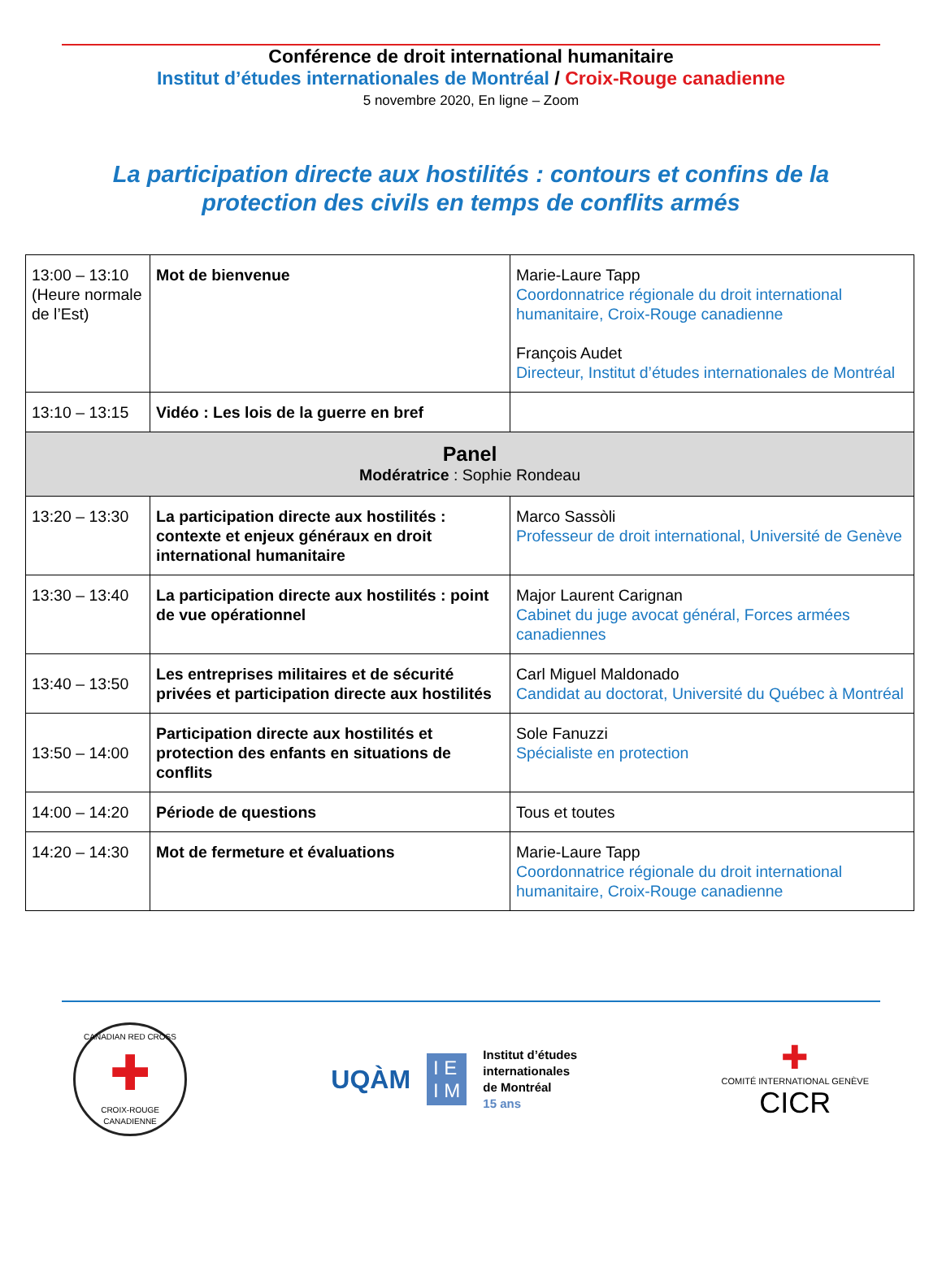Conférence de droit international humanitaire
Institut d’études internationales de Montréal / Croix-Rouge canadienne
5 novembre 2020, En ligne – Zoom
La participation directe aux hostilités : contours et confins de la protection des civils en temps de conflits armés
| 13:00 – 13:10 (Heure normale de l’Est) | Mot de bienvenue | Marie-Laure Tapp Coordonnatrice régionale du droit international humanitaire, Croix-Rouge canadienne François Audet Directeur, Institut d’études internationales de Montréal |
| 13:10 – 13:15 | Vidéo : Les lois de la guerre en bref | |
| Panel Modératrice : Sophie Rondeau | | |
| 13:20 – 13:30 | La participation directe aux hostilités : contexte et enjeux généraux en droit international humanitaire | Marco Sassòli Professeur de droit international, Université de Genève |
| 13:30 – 13:40 | La participation directe aux hostilités : point de vue opérationnel | Major Laurent Carignan Cabinet du juge avocat général, Forces armées canadiennes |
| 13:40 – 13:50 | Les entreprises militaires et de sécurité privées et participation directe aux hostilités | Carl Miguel Maldonado Candidat au doctorat, Université du Québec à Montréal |
| 13:50 – 14:00 | Participation directe aux hostilités et protection des enfants en situations de conflits | Sole Fanuzzi Spécialiste en protection |
| 14:00 – 14:20 | Période de questions | Tous et toutes |
| 14:20 – 14:30 | Mot de fermeture et évaluations | Marie-Laure Tapp Coordonnatrice régionale du droit international humanitaire, Croix-Rouge canadienne |
CANADIAN RED CROSS
✚
CROIX-ROUGE CANADIENNE
UQÀM I E
I M Institut d’études
internationales
de Montréal
15 ans
✚
COMITÉ INTERNATIONAL GENÈVE
CICR